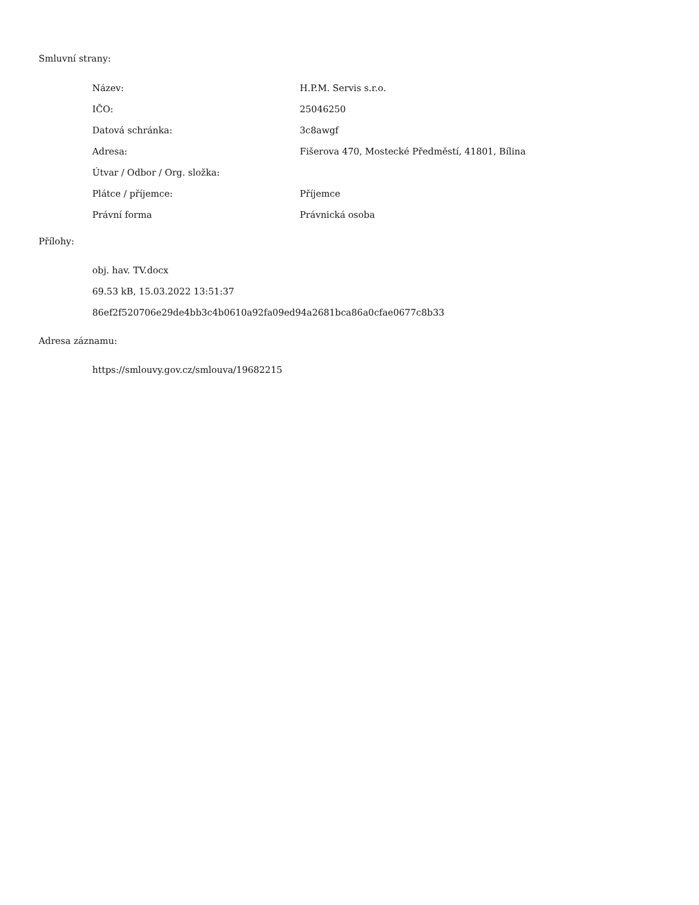Smluvní strany:
| Název: | H.P.M. Servis s.r.o. |
| IČO: | 25046250 |
| Datová schránka: | 3c8awgf |
| Adresa: | Fišerova 470, Mostecké Předměstí, 41801, Bílina |
| Útvar / Odbor / Org. složka: | |
| Plátce / příjemce: | Příjemce |
| Právní forma | Právnická osoba |
Přílohy:
obj. hav. TV.docx
69.53 kB, 15.03.2022 13:51:37
86ef2f520706e29de4bb3c4b0610a92fa09ed94a2681bca86a0cfae0677c8b33
Adresa záznamu:
https://smlouvy.gov.cz/smlouva/19682215